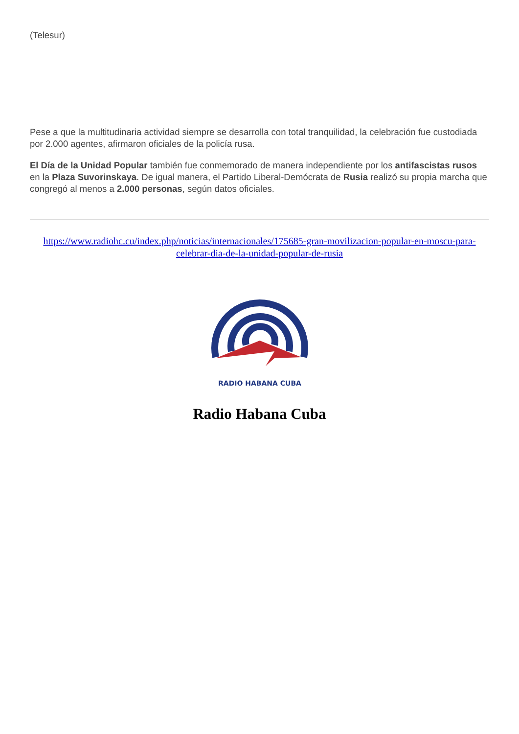(Telesur)
Pese a que la multitudinaria actividad siempre se desarrolla con total tranquilidad, la celebración fue custodiada por 2.000 agentes, afirmaron oficiales de la policía rusa.
El Día de la Unidad Popular también fue conmemorado de manera independiente por los antifascistas rusos en la Plaza Suvorinskaya. De igual manera, el Partido Liberal-Demócrata de Rusia realizó su propia marcha que congregó al menos a 2.000 personas, según datos oficiales.
https://www.radiohc.cu/index.php/noticias/internacionales/175685-gran-movilizacion-popular-en-moscu-para-celebrar-dia-de-la-unidad-popular-de-rusia
RADIO HABANA CUBA
Radio Habana Cuba